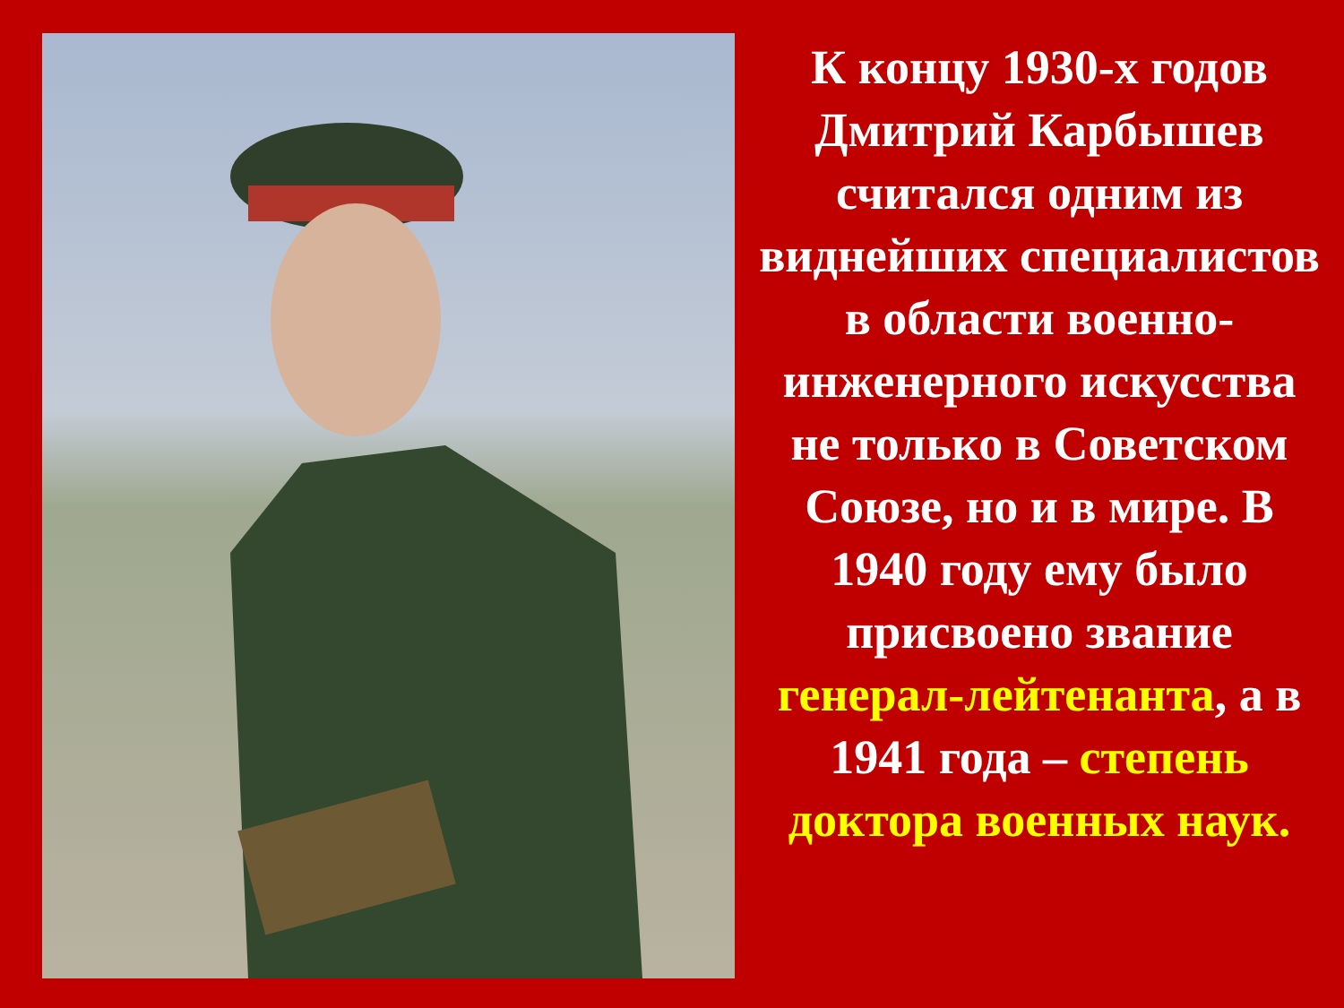К концу 1930-х годов Дмитрий Карбышев считался одним из виднейших специалистов в области военно-инженерного искусства не только в Советском Союзе, но и в мире. В 1940 году ему было присвоено звание генерал-лейтенанта, а в 1941 года – степень доктора военных наук.